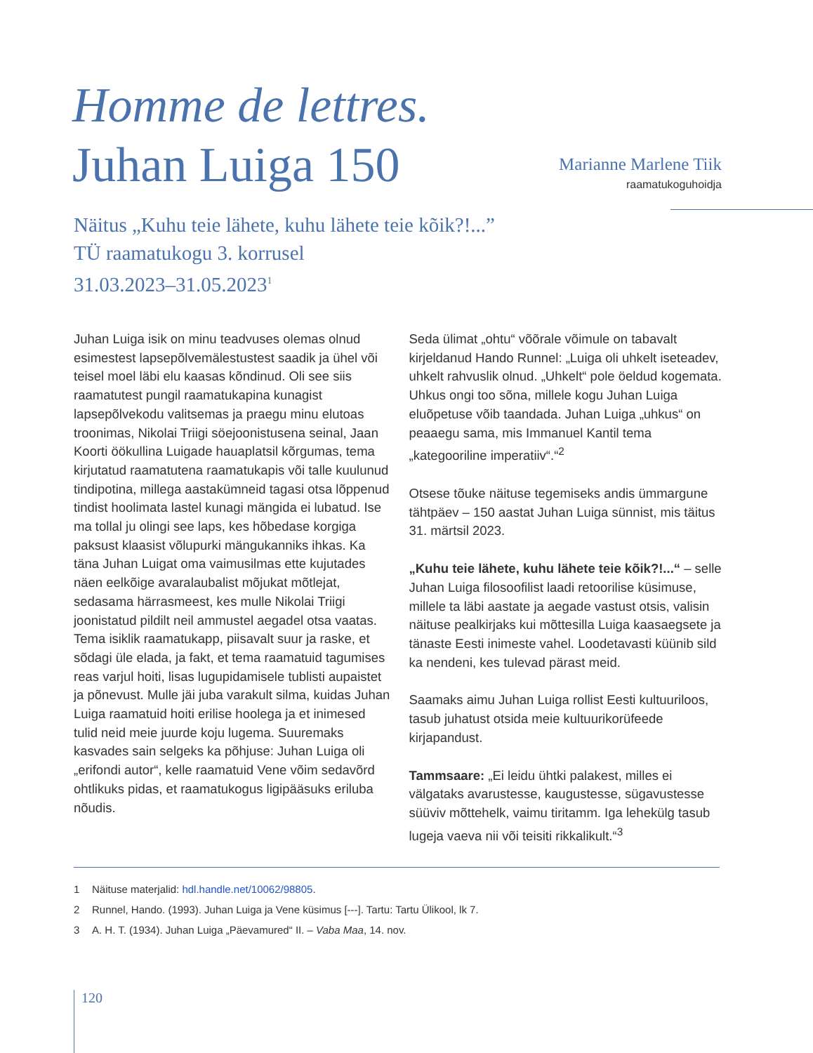Homme de lettres.
Juhan Luiga 150
Marianne Marlene Tiik
raamatukoguhoidja
Näitus „Kuhu teie lähete, kuhu lähete teie kõik?!...”
TÜ raamatukogu 3. korrusel
31.03.2023–31.05.2023<sup>1</sup>
Juhan Luiga isik on minu teadvuses olemas olnud esimestest lapsepõlvemälestustest saadik ja ühel või teisel moel läbi elu kaasas kõndinud. Oli see siis raamatutest pungil raamatukapina kunagist lapsepõlvekodu valitsemas ja praegu minu elutoas troonimas, Nikolai Triigi söejoonistusena seinal, Jaan Koorti öökullina Luigade hauaplatsil kõrgumas, tema kirjutatud raamatutena raamatukapis või talle kuulunud tindipotina, millega aastakümneid tagasi otsa lõppenud tindist hoolimata lastel kunagi mängida ei lubatud. Ise ma tollal ju olingi see laps, kes hõbedase korgiga paksust klaasist võlupurki mängukanniks ihkas. Ka täna Juhan Luigat oma vaimusilmas ette kujutades näen eelkõige avaralaubalist mõjukat mõtlejat, sedasama härrasmeest, kes mulle Nikolai Triigi joonistatud pildilt neil ammustel aegadel otsa vaatas. Tema isiklik raamatukapp, piisavalt suur ja raske, et sõdagi üle elada, ja fakt, et tema raamatuid tagumises reas varjul hoiti, lisas lugupidamisele tublisti aupaistet ja põnevust. Mulle jäi juba varakult silma, kuidas Juhan Luiga raamatuid hoiti erilise hoolega ja et inimesed tulid neid meie juurde koju lugema. Suuremaks kasvades sain selgeks ka põhjuse: Juhan Luiga oli „erifondi autor“, kelle raamatuid Vene võim sedavõrd ohtlikuks pidas, et raamatukogus ligipääsuks eriluba nõudis.
Seda ülimat „ohtu“ võõrale võimule on tabavalt kirjeldanud Hando Runnel: „Luiga oli uhkelt iseteadev, uhkelt rahvuslik olnud. „Uhkelt“ pole öeldud kogemata. Uhkus ongi too sõna, millele kogu Juhan Luiga eluõpetuse võib taandada. Juhan Luiga „uhkus“ on peaaegu sama, mis Immanuel Kantil tema „kategooriline imperatiiv“.“<sup>2</sup>
Otsese tõuke näituse tegemiseks andis ümmargune tähtpäev – 150 aastat Juhan Luiga sünnist, mis täitus 31. märtsil 2023.
„Kuhu teie lähete, kuhu lähete teie kõik?!...“ – selle Juhan Luiga filosoofilist laadi retoorilise küsimuse, millele ta läbi aastate ja aegade vastust otsis, valisin näituse pealkirjaks kui mõttesilla Luiga kaasaegsete ja tänaste Eesti inimeste vahel. Loodetavasti küünib sild ka nendeni, kes tulevad pärast meid.
Saamaks aimu Juhan Luiga rollist Eesti kultuuriloos, tasub juhatust otsida meie kultuurikorüfeede kirjapandust.
Tammsaare: „Ei leidu ühtki palakest, milles ei välgataks avarustesse, kaugustesse, sügavustesse süüviv mõttehelk, vaimu tiritamm. Iga lehekülg tasub lugeja vaeva nii või teisiti rikkalikult.“<sup>3</sup>
1 Näituse materjalid: hdl.handle.net/10062/98805.
2 Runnel, Hando. (1993). Juhan Luiga ja Vene küsimus [---]. Tartu: Tartu Ülikool, lk 7.
3 A. H. T. (1934). Juhan Luiga „Päevamured“ II. – Vaba Maa, 14. nov.
120